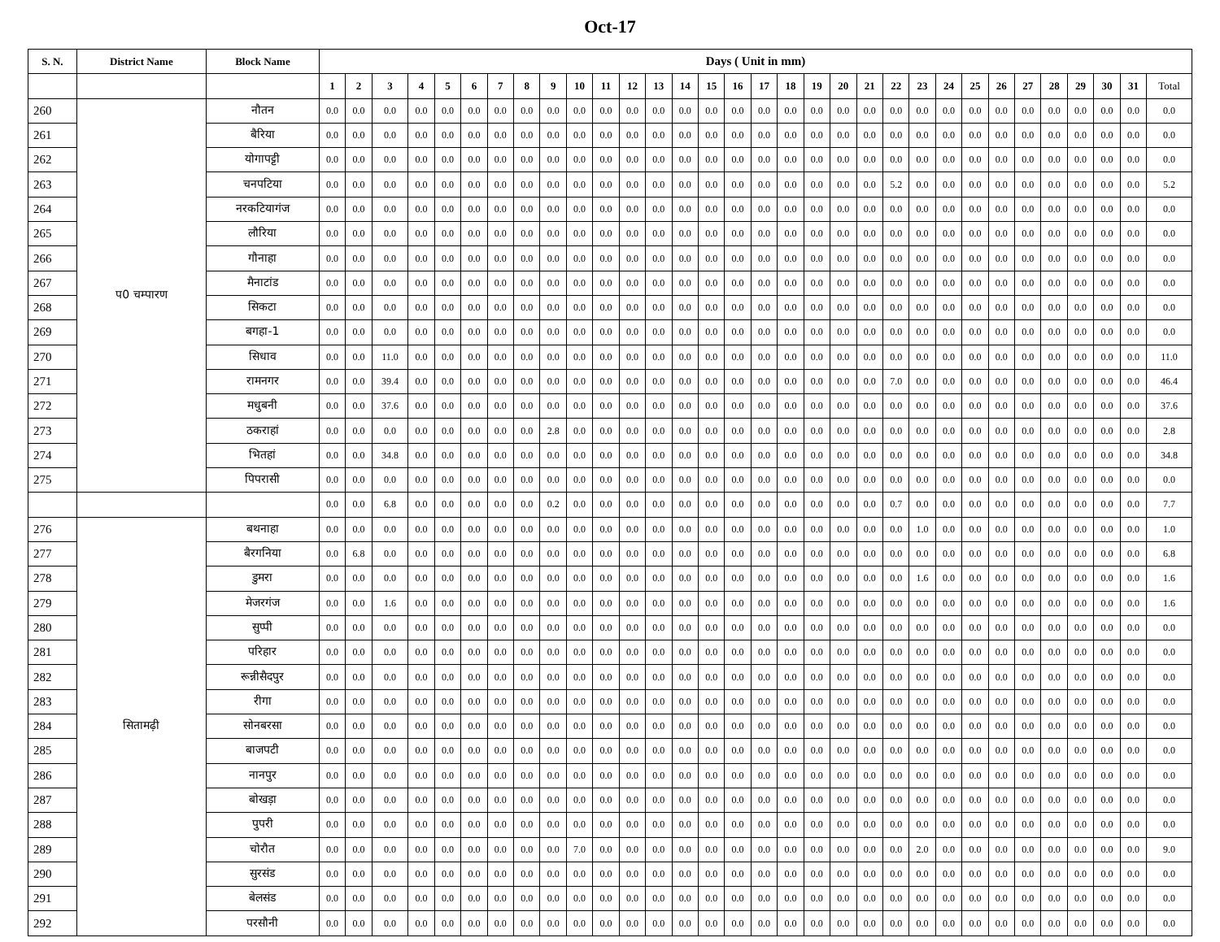Oct-17
| S. N. | District Name | Block Name | Days ( Unit in mm) | | | | | | | | | | | | | | | | | | | | | | | | | | | | | | | |
| --- | --- | --- | --- | --- | --- | --- | --- | --- | --- | --- | --- | --- | --- | --- | --- | --- | --- | --- | --- | --- | --- | --- | --- | --- | --- | --- | --- | --- | --- | --- | --- | --- | --- | --- |
| | | | 1 | 2 | 3 | 4 | 5 | 6 | 7 | 8 | 9 | 10 | 11 | 12 | 13 | 14 | 15 | 16 | 17 | 18 | 19 | 20 | 21 | 22 | 23 | 24 | 25 | 26 | 27 | 28 | 29 | 30 | 31 | Total |
| 260 | प0 चम्पारण | नौतन | 0.0 | 0.0 | 0.0 | 0.0 | 0.0 | 0.0 | 0.0 | 0.0 | 0.0 | 0.0 | 0.0 | 0.0 | 0.0 | 0.0 | 0.0 | 0.0 | 0.0 | 0.0 | 0.0 | 0.0 | 0.0 | 0.0 | 0.0 | 0.0 | 0.0 | 0.0 | 0.0 | 0.0 | 0.0 | 0.0 | 0.0 | 0.0 |
| 261 | | बैरिया | 0.0 | 0.0 | 0.0 | 0.0 | 0.0 | 0.0 | 0.0 | 0.0 | 0.0 | 0.0 | 0.0 | 0.0 | 0.0 | 0.0 | 0.0 | 0.0 | 0.0 | 0.0 | 0.0 | 0.0 | 0.0 | 0.0 | 0.0 | 0.0 | 0.0 | 0.0 | 0.0 | 0.0 | 0.0 | 0.0 | 0.0 | 0.0 |
| 262 | | योगापट्टी | 0.0 | 0.0 | 0.0 | 0.0 | 0.0 | 0.0 | 0.0 | 0.0 | 0.0 | 0.0 | 0.0 | 0.0 | 0.0 | 0.0 | 0.0 | 0.0 | 0.0 | 0.0 | 0.0 | 0.0 | 0.0 | 0.0 | 0.0 | 0.0 | 0.0 | 0.0 | 0.0 | 0.0 | 0.0 | 0.0 | 0.0 | 0.0 |
| 263 | | चनपटिया | 0.0 | 0.0 | 0.0 | 0.0 | 0.0 | 0.0 | 0.0 | 0.0 | 0.0 | 0.0 | 0.0 | 0.0 | 0.0 | 0.0 | 0.0 | 0.0 | 0.0 | 0.0 | 0.0 | 0.0 | 0.0 | 5.2 | 0.0 | 0.0 | 0.0 | 0.0 | 0.0 | 0.0 | 0.0 | 0.0 | 0.0 | 5.2 |
| 264 | | नरकटियागंज | 0.0 | 0.0 | 0.0 | 0.0 | 0.0 | 0.0 | 0.0 | 0.0 | 0.0 | 0.0 | 0.0 | 0.0 | 0.0 | 0.0 | 0.0 | 0.0 | 0.0 | 0.0 | 0.0 | 0.0 | 0.0 | 0.0 | 0.0 | 0.0 | 0.0 | 0.0 | 0.0 | 0.0 | 0.0 | 0.0 | 0.0 | 0.0 |
| 265 | | लौरिया | 0.0 | 0.0 | 0.0 | 0.0 | 0.0 | 0.0 | 0.0 | 0.0 | 0.0 | 0.0 | 0.0 | 0.0 | 0.0 | 0.0 | 0.0 | 0.0 | 0.0 | 0.0 | 0.0 | 0.0 | 0.0 | 0.0 | 0.0 | 0.0 | 0.0 | 0.0 | 0.0 | 0.0 | 0.0 | 0.0 | 0.0 | 0.0 |
| 266 | | गौनाहा | 0.0 | 0.0 | 0.0 | 0.0 | 0.0 | 0.0 | 0.0 | 0.0 | 0.0 | 0.0 | 0.0 | 0.0 | 0.0 | 0.0 | 0.0 | 0.0 | 0.0 | 0.0 | 0.0 | 0.0 | 0.0 | 0.0 | 0.0 | 0.0 | 0.0 | 0.0 | 0.0 | 0.0 | 0.0 | 0.0 | 0.0 | 0.0 |
| 267 | | मैनाटांड | 0.0 | 0.0 | 0.0 | 0.0 | 0.0 | 0.0 | 0.0 | 0.0 | 0.0 | 0.0 | 0.0 | 0.0 | 0.0 | 0.0 | 0.0 | 0.0 | 0.0 | 0.0 | 0.0 | 0.0 | 0.0 | 0.0 | 0.0 | 0.0 | 0.0 | 0.0 | 0.0 | 0.0 | 0.0 | 0.0 | 0.0 | 0.0 |
| 268 | | सिकटा | 0.0 | 0.0 | 0.0 | 0.0 | 0.0 | 0.0 | 0.0 | 0.0 | 0.0 | 0.0 | 0.0 | 0.0 | 0.0 | 0.0 | 0.0 | 0.0 | 0.0 | 0.0 | 0.0 | 0.0 | 0.0 | 0.0 | 0.0 | 0.0 | 0.0 | 0.0 | 0.0 | 0.0 | 0.0 | 0.0 | 0.0 | 0.0 |
| 269 | | बगहा-1 | 0.0 | 0.0 | 0.0 | 0.0 | 0.0 | 0.0 | 0.0 | 0.0 | 0.0 | 0.0 | 0.0 | 0.0 | 0.0 | 0.0 | 0.0 | 0.0 | 0.0 | 0.0 | 0.0 | 0.0 | 0.0 | 0.0 | 0.0 | 0.0 | 0.0 | 0.0 | 0.0 | 0.0 | 0.0 | 0.0 | 0.0 | 0.0 |
| 270 | | सिधाव | 0.0 | 0.0 | 11.0 | 0.0 | 0.0 | 0.0 | 0.0 | 0.0 | 0.0 | 0.0 | 0.0 | 0.0 | 0.0 | 0.0 | 0.0 | 0.0 | 0.0 | 0.0 | 0.0 | 0.0 | 0.0 | 0.0 | 0.0 | 0.0 | 0.0 | 0.0 | 0.0 | 0.0 | 0.0 | 0.0 | 0.0 | 11.0 |
| 271 | | रामनगर | 0.0 | 0.0 | 39.4 | 0.0 | 0.0 | 0.0 | 0.0 | 0.0 | 0.0 | 0.0 | 0.0 | 0.0 | 0.0 | 0.0 | 0.0 | 0.0 | 0.0 | 0.0 | 0.0 | 0.0 | 0.0 | 7.0 | 0.0 | 0.0 | 0.0 | 0.0 | 0.0 | 0.0 | 0.0 | 0.0 | 0.0 | 46.4 |
| 272 | | मधुबनी | 0.0 | 0.0 | 37.6 | 0.0 | 0.0 | 0.0 | 0.0 | 0.0 | 0.0 | 0.0 | 0.0 | 0.0 | 0.0 | 0.0 | 0.0 | 0.0 | 0.0 | 0.0 | 0.0 | 0.0 | 0.0 | 0.0 | 0.0 | 0.0 | 0.0 | 0.0 | 0.0 | 0.0 | 0.0 | 0.0 | 0.0 | 37.6 |
| 273 | | ठकराहां | 0.0 | 0.0 | 0.0 | 0.0 | 0.0 | 0.0 | 0.0 | 0.0 | 2.8 | 0.0 | 0.0 | 0.0 | 0.0 | 0.0 | 0.0 | 0.0 | 0.0 | 0.0 | 0.0 | 0.0 | 0.0 | 0.0 | 0.0 | 0.0 | 0.0 | 0.0 | 0.0 | 0.0 | 0.0 | 0.0 | 0.0 | 2.8 |
| 274 | | भितहां | 0.0 | 0.0 | 34.8 | 0.0 | 0.0 | 0.0 | 0.0 | 0.0 | 0.0 | 0.0 | 0.0 | 0.0 | 0.0 | 0.0 | 0.0 | 0.0 | 0.0 | 0.0 | 0.0 | 0.0 | 0.0 | 0.0 | 0.0 | 0.0 | 0.0 | 0.0 | 0.0 | 0.0 | 0.0 | 0.0 | 0.0 | 34.8 |
| 275 | | पिपरासी | 0.0 | 0.0 | 0.0 | 0.0 | 0.0 | 0.0 | 0.0 | 0.0 | 0.0 | 0.0 | 0.0 | 0.0 | 0.0 | 0.0 | 0.0 | 0.0 | 0.0 | 0.0 | 0.0 | 0.0 | 0.0 | 0.0 | 0.0 | 0.0 | 0.0 | 0.0 | 0.0 | 0.0 | 0.0 | 0.0 | 0.0 | 0.0 |
| | | | 0.0 | 0.0 | 6.8 | 0.0 | 0.0 | 0.0 | 0.0 | 0.0 | 0.2 | 0.0 | 0.0 | 0.0 | 0.0 | 0.0 | 0.0 | 0.0 | 0.0 | 0.0 | 0.0 | 0.0 | 0.0 | 0.7 | 0.0 | 0.0 | 0.0 | 0.0 | 0.0 | 0.0 | 0.0 | 0.0 | 0.0 | 7.7 |
| 276 | सितामढ़ी | बथनाहा | 0.0 | 0.0 | 0.0 | 0.0 | 0.0 | 0.0 | 0.0 | 0.0 | 0.0 | 0.0 | 0.0 | 0.0 | 0.0 | 0.0 | 0.0 | 0.0 | 0.0 | 0.0 | 0.0 | 0.0 | 0.0 | 0.0 | 1.0 | 0.0 | 0.0 | 0.0 | 0.0 | 0.0 | 0.0 | 0.0 | 0.0 | 1.0 |
| 277 | | बैरगनिया | 0.0 | 6.8 | 0.0 | 0.0 | 0.0 | 0.0 | 0.0 | 0.0 | 0.0 | 0.0 | 0.0 | 0.0 | 0.0 | 0.0 | 0.0 | 0.0 | 0.0 | 0.0 | 0.0 | 0.0 | 0.0 | 0.0 | 0.0 | 0.0 | 0.0 | 0.0 | 0.0 | 0.0 | 0.0 | 0.0 | 0.0 | 6.8 |
| 278 | | डुमरा | 0.0 | 0.0 | 0.0 | 0.0 | 0.0 | 0.0 | 0.0 | 0.0 | 0.0 | 0.0 | 0.0 | 0.0 | 0.0 | 0.0 | 0.0 | 0.0 | 0.0 | 0.0 | 0.0 | 0.0 | 0.0 | 0.0 | 1.6 | 0.0 | 0.0 | 0.0 | 0.0 | 0.0 | 0.0 | 0.0 | 0.0 | 1.6 |
| 279 | | मेजरगंज | 0.0 | 0.0 | 1.6 | 0.0 | 0.0 | 0.0 | 0.0 | 0.0 | 0.0 | 0.0 | 0.0 | 0.0 | 0.0 | 0.0 | 0.0 | 0.0 | 0.0 | 0.0 | 0.0 | 0.0 | 0.0 | 0.0 | 0.0 | 0.0 | 0.0 | 0.0 | 0.0 | 0.0 | 0.0 | 0.0 | 0.0 | 1.6 |
| 280 | | सुप्पी | 0.0 | 0.0 | 0.0 | 0.0 | 0.0 | 0.0 | 0.0 | 0.0 | 0.0 | 0.0 | 0.0 | 0.0 | 0.0 | 0.0 | 0.0 | 0.0 | 0.0 | 0.0 | 0.0 | 0.0 | 0.0 | 0.0 | 0.0 | 0.0 | 0.0 | 0.0 | 0.0 | 0.0 | 0.0 | 0.0 | 0.0 | 0.0 |
| 281 | | परिहार | 0.0 | 0.0 | 0.0 | 0.0 | 0.0 | 0.0 | 0.0 | 0.0 | 0.0 | 0.0 | 0.0 | 0.0 | 0.0 | 0.0 | 0.0 | 0.0 | 0.0 | 0.0 | 0.0 | 0.0 | 0.0 | 0.0 | 0.0 | 0.0 | 0.0 | 0.0 | 0.0 | 0.0 | 0.0 | 0.0 | 0.0 | 0.0 |
| 282 | | रून्नीसैदपुर | 0.0 | 0.0 | 0.0 | 0.0 | 0.0 | 0.0 | 0.0 | 0.0 | 0.0 | 0.0 | 0.0 | 0.0 | 0.0 | 0.0 | 0.0 | 0.0 | 0.0 | 0.0 | 0.0 | 0.0 | 0.0 | 0.0 | 0.0 | 0.0 | 0.0 | 0.0 | 0.0 | 0.0 | 0.0 | 0.0 | 0.0 | 0.0 |
| 283 | | रीगा | 0.0 | 0.0 | 0.0 | 0.0 | 0.0 | 0.0 | 0.0 | 0.0 | 0.0 | 0.0 | 0.0 | 0.0 | 0.0 | 0.0 | 0.0 | 0.0 | 0.0 | 0.0 | 0.0 | 0.0 | 0.0 | 0.0 | 0.0 | 0.0 | 0.0 | 0.0 | 0.0 | 0.0 | 0.0 | 0.0 | 0.0 | 0.0 |
| 284 | | सोनबरसा | 0.0 | 0.0 | 0.0 | 0.0 | 0.0 | 0.0 | 0.0 | 0.0 | 0.0 | 0.0 | 0.0 | 0.0 | 0.0 | 0.0 | 0.0 | 0.0 | 0.0 | 0.0 | 0.0 | 0.0 | 0.0 | 0.0 | 0.0 | 0.0 | 0.0 | 0.0 | 0.0 | 0.0 | 0.0 | 0.0 | 0.0 | 0.0 |
| 285 | | बाजपटी | 0.0 | 0.0 | 0.0 | 0.0 | 0.0 | 0.0 | 0.0 | 0.0 | 0.0 | 0.0 | 0.0 | 0.0 | 0.0 | 0.0 | 0.0 | 0.0 | 0.0 | 0.0 | 0.0 | 0.0 | 0.0 | 0.0 | 0.0 | 0.0 | 0.0 | 0.0 | 0.0 | 0.0 | 0.0 | 0.0 | 0.0 | 0.0 |
| 286 | | नानपुर | 0.0 | 0.0 | 0.0 | 0.0 | 0.0 | 0.0 | 0.0 | 0.0 | 0.0 | 0.0 | 0.0 | 0.0 | 0.0 | 0.0 | 0.0 | 0.0 | 0.0 | 0.0 | 0.0 | 0.0 | 0.0 | 0.0 | 0.0 | 0.0 | 0.0 | 0.0 | 0.0 | 0.0 | 0.0 | 0.0 | 0.0 | 0.0 |
| 287 | | बोखड़ा | 0.0 | 0.0 | 0.0 | 0.0 | 0.0 | 0.0 | 0.0 | 0.0 | 0.0 | 0.0 | 0.0 | 0.0 | 0.0 | 0.0 | 0.0 | 0.0 | 0.0 | 0.0 | 0.0 | 0.0 | 0.0 | 0.0 | 0.0 | 0.0 | 0.0 | 0.0 | 0.0 | 0.0 | 0.0 | 0.0 | 0.0 | 0.0 |
| 288 | | पुपरी | 0.0 | 0.0 | 0.0 | 0.0 | 0.0 | 0.0 | 0.0 | 0.0 | 0.0 | 0.0 | 0.0 | 0.0 | 0.0 | 0.0 | 0.0 | 0.0 | 0.0 | 0.0 | 0.0 | 0.0 | 0.0 | 0.0 | 0.0 | 0.0 | 0.0 | 0.0 | 0.0 | 0.0 | 0.0 | 0.0 | 0.0 | 0.0 |
| 289 | | चोरौत | 0.0 | 0.0 | 0.0 | 0.0 | 0.0 | 0.0 | 0.0 | 0.0 | 0.0 | 7.0 | 0.0 | 0.0 | 0.0 | 0.0 | 0.0 | 0.0 | 0.0 | 0.0 | 0.0 | 0.0 | 0.0 | 0.0 | 2.0 | 0.0 | 0.0 | 0.0 | 0.0 | 0.0 | 0.0 | 0.0 | 0.0 | 9.0 |
| 290 | | सुरसंड | 0.0 | 0.0 | 0.0 | 0.0 | 0.0 | 0.0 | 0.0 | 0.0 | 0.0 | 0.0 | 0.0 | 0.0 | 0.0 | 0.0 | 0.0 | 0.0 | 0.0 | 0.0 | 0.0 | 0.0 | 0.0 | 0.0 | 0.0 | 0.0 | 0.0 | 0.0 | 0.0 | 0.0 | 0.0 | 0.0 | 0.0 | 0.0 |
| 291 | | बेलसंड | 0.0 | 0.0 | 0.0 | 0.0 | 0.0 | 0.0 | 0.0 | 0.0 | 0.0 | 0.0 | 0.0 | 0.0 | 0.0 | 0.0 | 0.0 | 0.0 | 0.0 | 0.0 | 0.0 | 0.0 | 0.0 | 0.0 | 0.0 | 0.0 | 0.0 | 0.0 | 0.0 | 0.0 | 0.0 | 0.0 | 0.0 | 0.0 |
| 292 | | परसौनी | 0.0 | 0.0 | 0.0 | 0.0 | 0.0 | 0.0 | 0.0 | 0.0 | 0.0 | 0.0 | 0.0 | 0.0 | 0.0 | 0.0 | 0.0 | 0.0 | 0.0 | 0.0 | 0.0 | 0.0 | 0.0 | 0.0 | 0.0 | 0.0 | 0.0 | 0.0 | 0.0 | 0.0 | 0.0 | 0.0 | 0.0 | 0.0 |